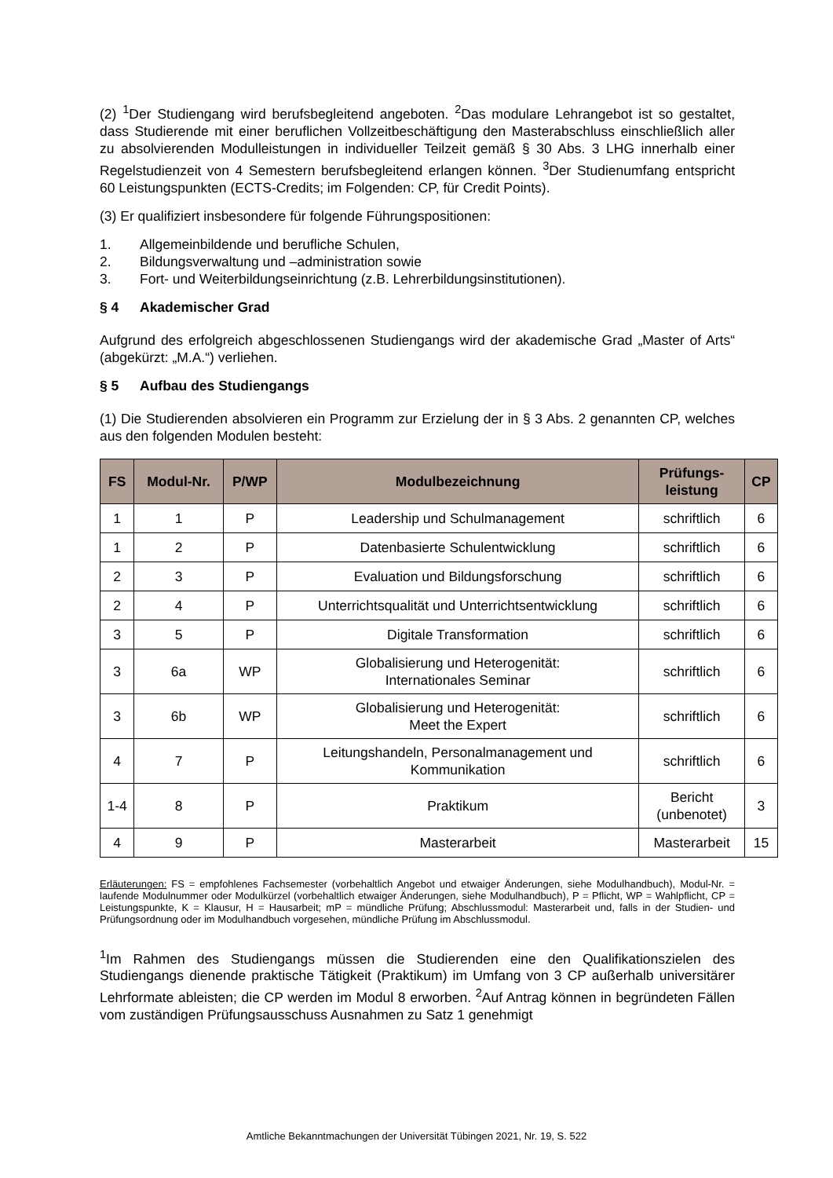(2) <sup>1</sup>Der Studiengang wird berufsbegleitend angeboten. <sup>2</sup>Das modulare Lehrangebot ist so gestaltet, dass Studierende mit einer beruflichen Vollzeitbeschäftigung den Masterabschluss einschließlich aller zu absolvierenden Modulleistungen in individueller Teilzeit gemäß § 30 Abs. 3 LHG innerhalb einer Regelstudienzeit von 4 Semestern berufsbegleitend erlangen können. <sup>3</sup>Der Studienumfang entspricht 60 Leistungspunkten (ECTS-Credits; im Folgenden: CP, für Credit Points).
(3) Er qualifiziert insbesondere für folgende Führungspositionen:
1. Allgemeinbildende und berufliche Schulen,
2. Bildungsverwaltung und –administration sowie
3. Fort- und Weiterbildungseinrichtung (z.B. Lehrerbildungsinstitutionen).
§ 4 Akademischer Grad
Aufgrund des erfolgreich abgeschlossenen Studiengangs wird der akademische Grad „Master of Arts“ (abgekürzt: „M.A.“) verliehen.
§ 5 Aufbau des Studiengangs
(1) Die Studierenden absolvieren ein Programm zur Erzielung der in § 3 Abs. 2 genannten CP, welches aus den folgenden Modulen besteht:
| FS | Modul-Nr. | P/WP | Modulbezeichnung | Prüfungs- leistung | CP |
| --- | --- | --- | --- | --- | --- |
| 1 | 1 | P | Leadership und Schulmanagement | schriftlich | 6 |
| 1 | 2 | P | Datenbasierte Schulentwicklung | schriftlich | 6 |
| 2 | 3 | P | Evaluation und Bildungsforschung | schriftlich | 6 |
| 2 | 4 | P | Unterrichtsqualität und Unterrichtsentwicklung | schriftlich | 6 |
| 3 | 5 | P | Digitale Transformation | schriftlich | 6 |
| 3 | 6a | WP | Globalisierung und Heterogenität: Internationales Seminar | schriftlich | 6 |
| 3 | 6b | WP | Globalisierung und Heterogenität: Meet the Expert | schriftlich | 6 |
| 4 | 7 | P | Leitungshandeln, Personalmanagement und Kommunikation | schriftlich | 6 |
| 1-4 | 8 | P | Praktikum | Bericht (unbenotet) | 3 |
| 4 | 9 | P | Masterarbeit | Masterarbeit | 15 |
Erläuterungen: FS = empfohlenes Fachsemester (vorbehaltlich Angebot und etwaiger Änderungen, siehe Modulhandbuch), Modul-Nr. = laufende Modulnummer oder Modulkürzel (vorbehaltlich etwaiger Änderungen, siehe Modulhandbuch), P = Pflicht, WP = Wahlpflicht, CP = Leistungspunkte, K = Klausur, H = Hausarbeit; mP = mündliche Prüfung; Abschlussmodul: Masterarbeit und, falls in der Studien- und Prüfungsordnung oder im Modulhandbuch vorgesehen, mündliche Prüfung im Abschlussmodul.
<sup>1</sup> Im Rahmen des Studiengangs müssen die Studierenden eine den Qualifikationszielen des Studiengangs dienende praktische Tätigkeit (Praktikum) im Umfang von 3 CP außerhalb universitärer Lehrformate ableisten; die CP werden im Modul 8 erworben. <sup>2</sup>Auf Antrag können in begründeten Fällen vom zuständigen Prüfungsausschuss Ausnahmen zu Satz 1 genehmigt
Amtliche Bekanntmachungen der Universität Tübingen 2021, Nr. 19, S. 522